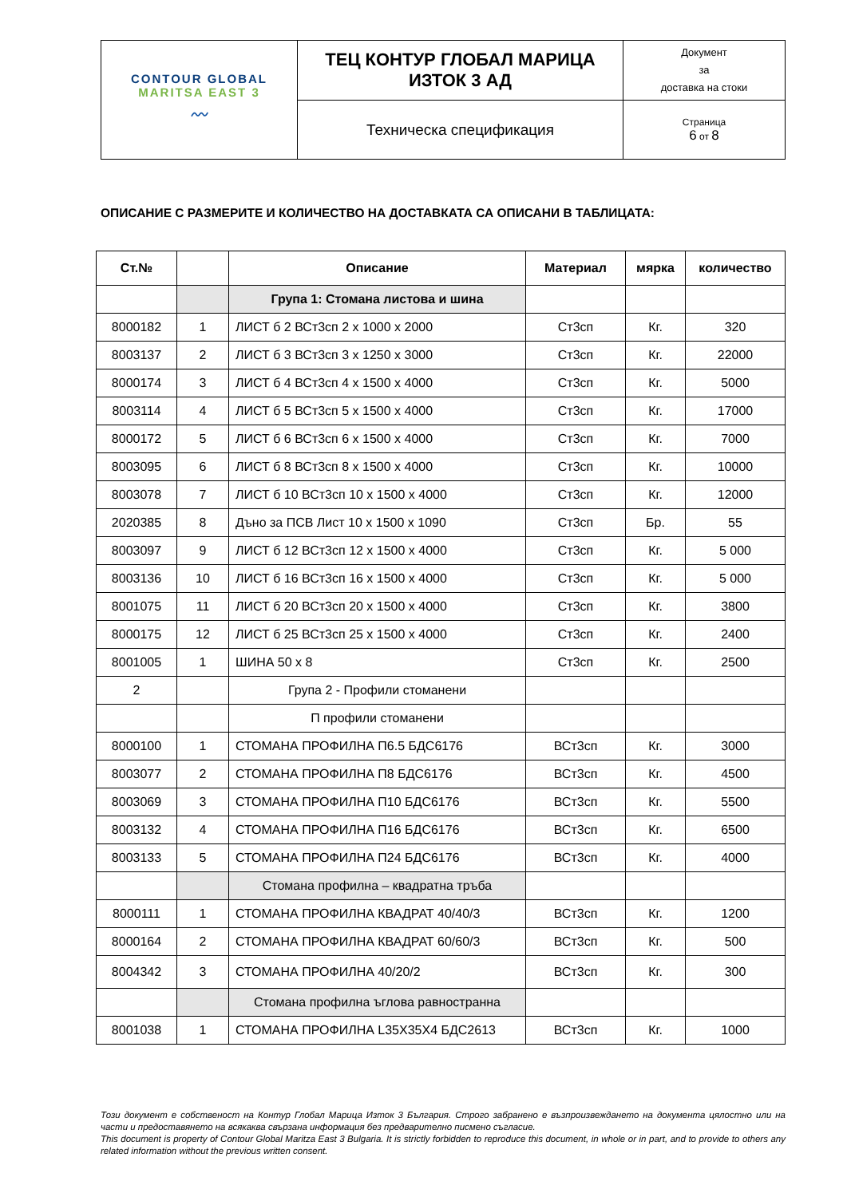| CONTOUR GLOBAL MARITSA EAST 3 〰 | ТЕЦ КОНТУР ГЛОБАЛ МАРИЦА ИЗТОК 3 АД | Документ за доставка на стоки |
| | Техническа спецификация | Страница 6 от 8 |
ОПИСАНИЕ С РАЗМЕРИТЕ И КОЛИЧЕСТВО НА ДОСТАВКАТА СА ОПИСАНИ В ТАБЛИЦАТА:
| Ст.№ | | Описание | Материал | мярка | количество |
| --- | --- | --- | --- | --- | --- |
| | | Група 1: Стомана листова и шина | | | |
| 8000182 | 1 | ЛИСТ б 2 ВСт3сп 2 x 1000 x 2000 | Ст3сп | Кг. | 320 |
| 8003137 | 2 | ЛИСТ б 3 ВСт3сп 3 x 1250 x 3000 | Ст3сп | Кг. | 22000 |
| 8000174 | 3 | ЛИСТ б 4 ВСт3сп 4 x 1500 x 4000 | Ст3сп | Кг. | 5000 |
| 8003114 | 4 | ЛИСТ б 5 ВСт3сп 5 x 1500 x 4000 | Ст3сп | Кг. | 17000 |
| 8000172 | 5 | ЛИСТ б 6 ВСт3сп 6 x 1500 x 4000 | Ст3сп | Кг. | 7000 |
| 8003095 | 6 | ЛИСТ б 8 ВСт3сп 8 x 1500 x 4000 | Ст3сп | Кг. | 10000 |
| 8003078 | 7 | ЛИСТ б 10 ВСт3сп 10 x 1500 x 4000 | Ст3сп | Кг. | 12000 |
| 2020385 | 8 | Дъно за ПСВ Лист 10 x 1500 x 1090 | Ст3сп | Бр. | 55 |
| 8003097 | 9 | ЛИСТ б 12 ВСт3сп 12 x 1500 x 4000 | Ст3сп | Кг. | 5 000 |
| 8003136 | 10 | ЛИСТ б 16 ВСт3сп 16 x 1500 x 4000 | Ст3сп | Кг. | 5 000 |
| 8001075 | 11 | ЛИСТ б 20 ВСт3сп 20 x 1500 x 4000 | Ст3сп | Кг. | 3800 |
| 8000175 | 12 | ЛИСТ б 25 ВСт3сп 25 x 1500 x 4000 | Ст3сп | Кг. | 2400 |
| 8001005 | 1 | ШИНА 50 x 8 | Ст3сп | Кг. | 2500 |
| 2 | | Група 2 - Профили стоманени | | | |
| | | П профили стоманени | | | |
| 8000100 | 1 | СТОМАНА ПРОФИЛНА П6.5 БДС6176 | ВСт3сп | Кг. | 3000 |
| 8003077 | 2 | СТОМАНА ПРОФИЛНА П8 БДС6176 | ВСт3сп | Кг. | 4500 |
| 8003069 | 3 | СТОМАНА ПРОФИЛНА П10 БДС6176 | ВСт3сп | Кг. | 5500 |
| 8003132 | 4 | СТОМАНА ПРОФИЛНА П16 БДС6176 | ВСт3сп | Кг. | 6500 |
| 8003133 | 5 | СТОМАНА ПРОФИЛНА П24 БДС6176 | ВСт3сп | Кг. | 4000 |
| | | Стомана профилна – квадратна тръба | | | |
| 8000111 | 1 | СТОМАНА ПРОФИЛНА КВАДРАТ 40/40/3 | ВСт3сп | Кг. | 1200 |
| 8000164 | 2 | СТОМАНА ПРОФИЛНА КВАДРАТ 60/60/3 | ВСт3сп | Кг. | 500 |
| 8004342 | 3 | СТОМАНА ПРОФИЛНА 40/20/2 | ВСт3сп | Кг. | 300 |
| | | Стомана профилна ъглова равностранна | | | |
| 8001038 | 1 | СТОМАНА ПРОФИЛНА L35X35X4 БДС2613 | ВСт3сп | Кг. | 1000 |
Този документ е собственост на Контур Глобал Марица Изток 3 България. Строго забранено е възпроизвеждането на документа цялостно или на части и предоставянето на всякаква свързана информация без предварително писмено съгласие.
This document is property of Contour Global Maritza East 3 Bulgaria. It is strictly forbidden to reproduce this document, in whole or in part, and to provide to others any related information without the previous written consent.